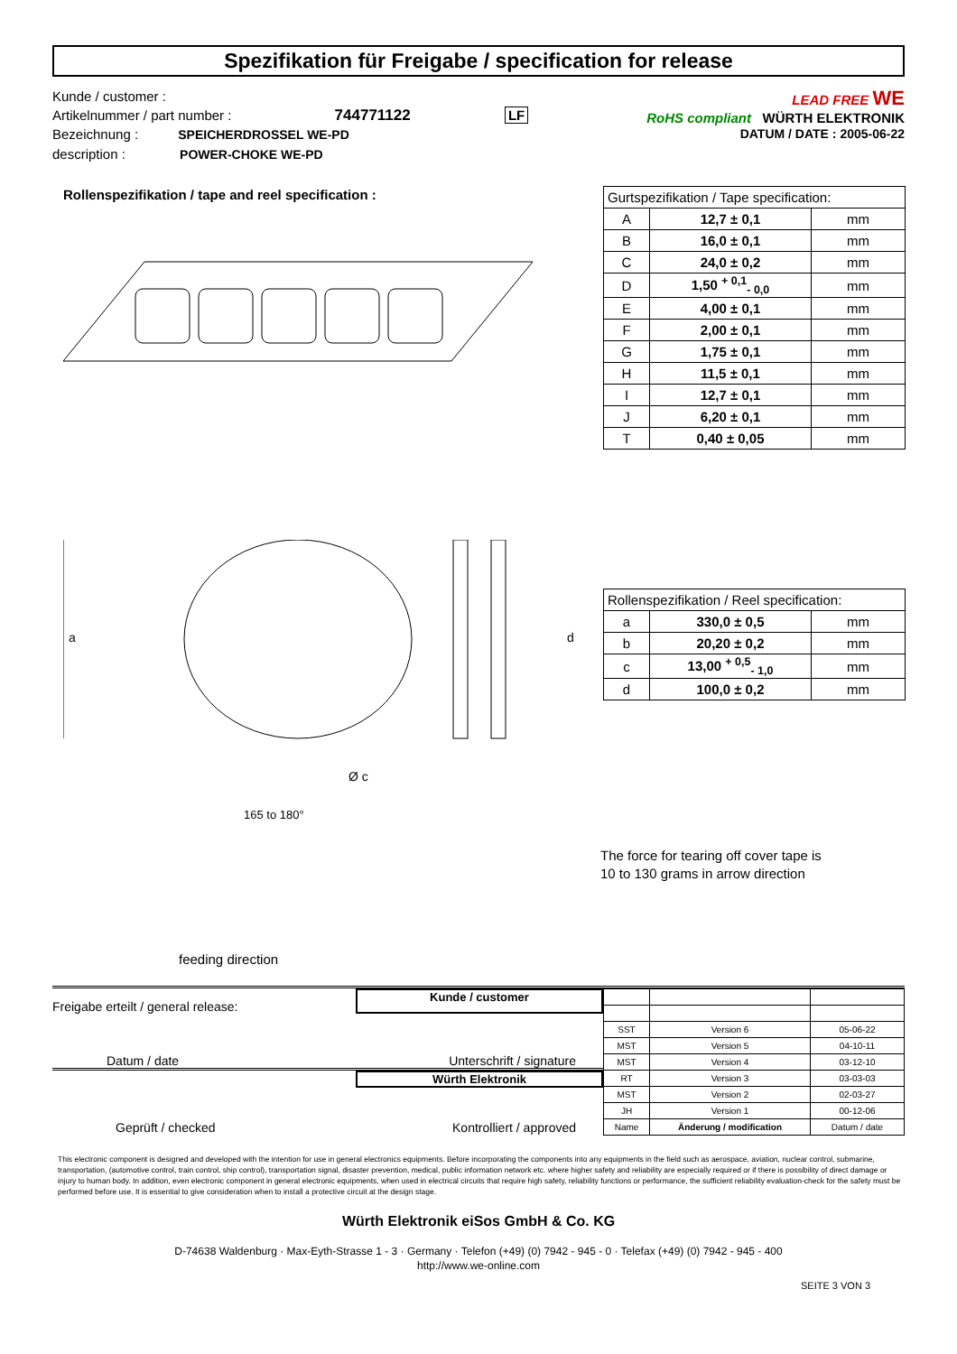Spezifikation für Freigabe / specification for release
Kunde / customer :
Artikelnummer / part number : 744771122 LF
Bezeichnung : SPEICHERDROSSEL WE-PD
description : POWER-CHOKE WE-PD
LEAD FREE WE
RoHS compliant WÜRTH ELEKTRONIK
DATUM / DATE : 2005-06-22
Rollenspezifikation / tape and reel specification :
| Gurtspezifikation / Tape specification: | | |
| A | 12,7 ± 0,1 | mm |
| B | 16,0 ± 0,1 | mm |
| C | 24,0 ± 0,2 | mm |
| D | 1,50 <sup>+ 0,1</sup><sub>- 0,0</sub> | mm |
| E | 4,00 ± 0,1 | mm |
| F | 2,00 ± 0,1 | mm |
| G | 1,75 ± 0,1 | mm |
| H | 11,5 ± 0,1 | mm |
| I | 12,7 ± 0,1 | mm |
| J | 6,20 ± 0,1 | mm |
| T | 0,40 ± 0,05 | mm |
a d
Ø c
| Rollenspezifikation / Reel specification: | | |
| a | 330,0 ± 0,5 | mm |
| b | 20,20 ± 0,2 | mm |
| c | 13,00 <sup>+ 0,5</sup><sub>- 1,0</sub> | mm |
| d | 100,0 ± 0,2 | mm |
165 to 180°
The force for tearing off cover tape is
10 to 130 grams in arrow direction
feeding direction
Freigabe erteilt / general release: Kunde / customer
Datum / date Unterschrift / signature
Würth Elektronik
Geprüft / checked Kontrolliert / approved
| SST | Version 6 | 05-06-22 |
| MST | Version 5 | 04-10-11 |
| MST | Version 4 | 03-12-10 |
| RT | Version 3 | 03-03-03 |
| MST | Version 2 | 02-03-27 |
| JH | Version 1 | 00-12-06 |
| Name | Änderung / modification | Datum / date |
This electronic component is designed and developed with the intention for use in general electronics equipments. Before incorporating the components into any equipments in the field such as aerospace, aviation, nuclear control, submarine, transportation, (automotive control, train control, ship control), transportation signal, disaster prevention, medical, public information network etc. where higher safety and reliability are especially required or if there is possibility of direct damage or injury to human body. In addition, even electronic component in general electronic equipments, when used in electrical circuits that require high safety, reliability functions or performance, the sufficient reliability evaluation-check for the safety must be performed before use. It is essential to give consideration when to install a protective circuit at the design stage.
Würth Elektronik eiSos GmbH & Co. KG
D-74638 Waldenburg · Max-Eyth-Strasse 1 - 3 · Germany · Telefon (+49) (0) 7942 - 945 - 0 · Telefax (+49) (0) 7942 - 945 - 400
http://www.we-online.com
SEITE 3 VON 3